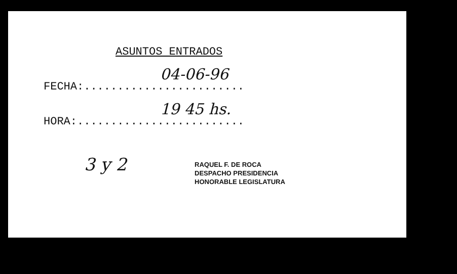ASUNTOS ENTRADOS
FECHA:........................
04-06-96
HORA:.........................
19 45 hs.
3 y 2
RAQUEL F. DE ROCA
DESPACHO PRESIDENCIA
HONORABLE LEGISLATURA